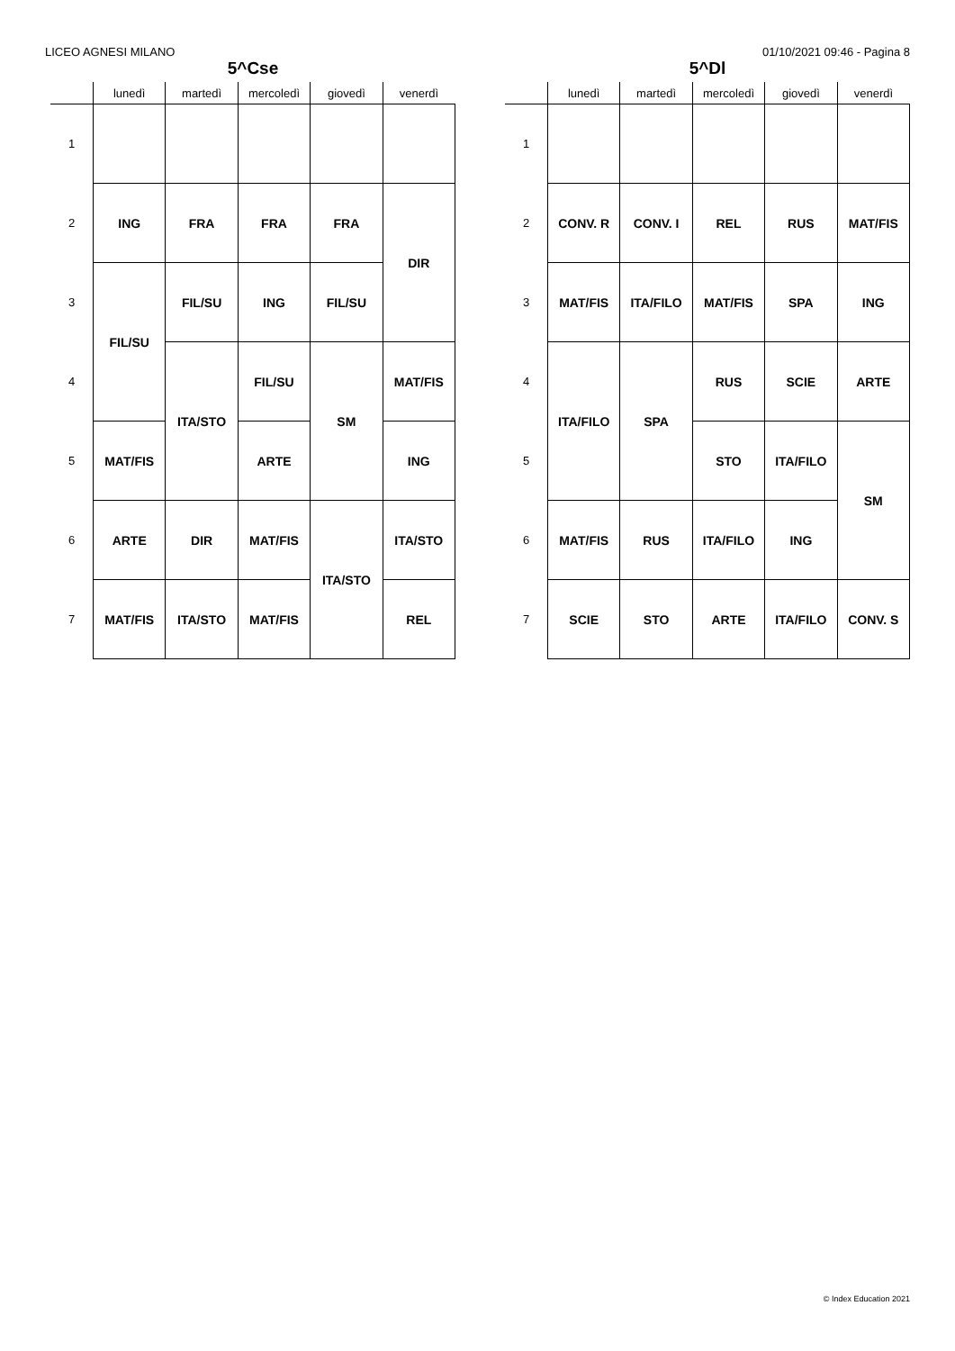LICEO AGNESI MILANO 01/10/2021 09:46 - Pagina 8
5^Cse
| | lunedì | martedì | mercoledì | giovedì | venerdì |
| --- | --- | --- | --- | --- | --- |
| 1 | | | | | |
| 2 | ING | FRA | FRA | FRA | DIR |
| 3 | FIL/SU | FIL/SU | ING | FIL/SU | |
| 4 | | ITA/STO | FIL/SU | SM | MAT/FIS |
| 5 | MAT/FIS | | ARTE | | ING |
| 6 | ARTE | DIR | MAT/FIS | ITA/STO | ITA/STO |
| 7 | MAT/FIS | ITA/STO | MAT/FIS | | REL |
5^Dl
| | lunedì | martedì | mercoledì | giovedì | venerdì |
| --- | --- | --- | --- | --- | --- |
| 1 | | | | | |
| 2 | CONV. R | CONV. I | REL | RUS | MAT/FIS |
| 3 | MAT/FIS | ITA/FILO | MAT/FIS | SPA | ING |
| 4 | ITA/FILO | SPA | RUS | SCIE | ARTE |
| 5 | | | STO | ITA/FILO | SM |
| 6 | MAT/FIS | RUS | ITA/FILO | ING | |
| 7 | SCIE | STO | ARTE | ITA/FILO | CONV. S |
© Index Education 2021